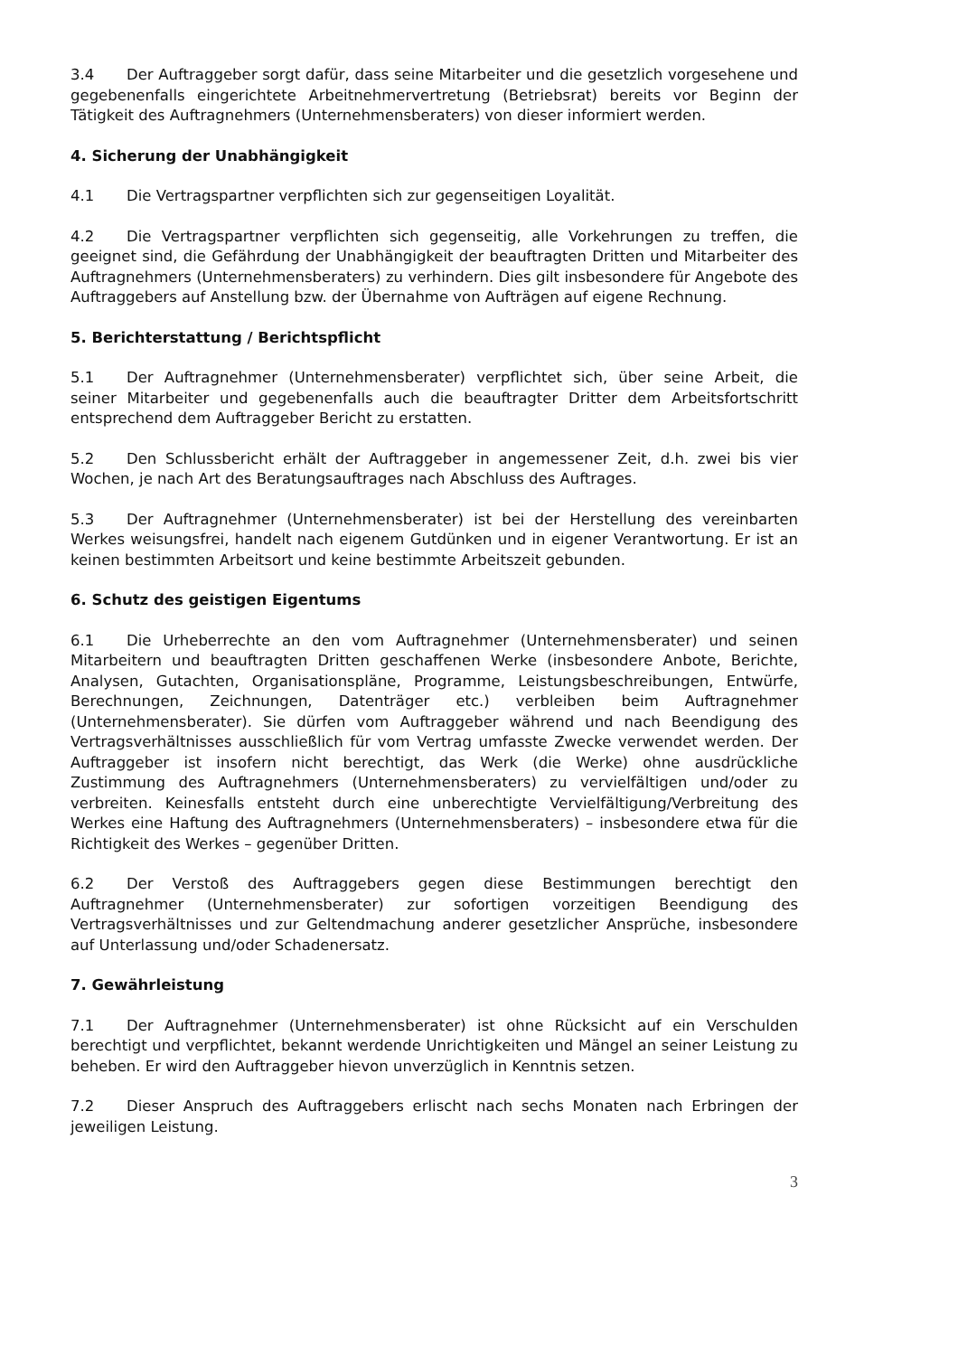3.4 Der Auftraggeber sorgt dafür, dass seine Mitarbeiter und die gesetzlich vorgesehene und gegebenenfalls eingerichtete Arbeitnehmervertretung (Betriebsrat) bereits vor Beginn der Tätigkeit des Auftragnehmers (Unternehmensberaters) von dieser informiert werden.
4. Sicherung der Unabhängigkeit
4.1 Die Vertragspartner verpflichten sich zur gegenseitigen Loyalität.
4.2 Die Vertragspartner verpflichten sich gegenseitig, alle Vorkehrungen zu treffen, die geeignet sind, die Gefährdung der Unabhängigkeit der beauftragten Dritten und Mitarbeiter des Auftragnehmers (Unternehmensberaters) zu verhindern. Dies gilt insbesondere für Angebote des Auftraggebers auf Anstellung bzw. der Übernahme von Aufträgen auf eigene Rechnung.
5. Berichterstattung / Berichtspflicht
5.1 Der Auftragnehmer (Unternehmensberater) verpflichtet sich, über seine Arbeit, die seiner Mitarbeiter und gegebenenfalls auch die beauftragter Dritter dem Arbeitsfortschritt entsprechend dem Auftraggeber Bericht zu erstatten.
5.2 Den Schlussbericht erhält der Auftraggeber in angemessener Zeit, d.h. zwei bis vier Wochen, je nach Art des Beratungsauftrages nach Abschluss des Auftrages.
5.3 Der Auftragnehmer (Unternehmensberater) ist bei der Herstellung des vereinbarten Werkes weisungsfrei, handelt nach eigenem Gutdünken und in eigener Verantwortung. Er ist an keinen bestimmten Arbeitsort und keine bestimmte Arbeitszeit gebunden.
6. Schutz des geistigen Eigentums
6.1 Die Urheberrechte an den vom Auftragnehmer (Unternehmensberater) und seinen Mitarbeitern und beauftragten Dritten geschaffenen Werke (insbesondere Anbote, Berichte, Analysen, Gutachten, Organisationspläne, Programme, Leistungsbeschreibungen, Entwürfe, Berechnungen, Zeichnungen, Datenträger etc.) verbleiben beim Auftragnehmer (Unternehmensberater). Sie dürfen vom Auftraggeber während und nach Beendigung des Vertragsverhältnisses ausschließlich für vom Vertrag umfasste Zwecke verwendet werden. Der Auftraggeber ist insofern nicht berechtigt, das Werk (die Werke) ohne ausdrückliche Zustimmung des Auftragnehmers (Unternehmensberaters) zu vervielfältigen und/oder zu verbreiten. Keinesfalls entsteht durch eine unberechtigte Vervielfältigung/Verbreitung des Werkes eine Haftung des Auftragnehmers (Unternehmensberaters) – insbesondere etwa für die Richtigkeit des Werkes – gegenüber Dritten.
6.2 Der Verstoß des Auftraggebers gegen diese Bestimmungen berechtigt den Auftragnehmer (Unternehmensberater) zur sofortigen vorzeitigen Beendigung des Vertragsverhältnisses und zur Geltendmachung anderer gesetzlicher Ansprüche, insbesondere auf Unterlassung und/oder Schadenersatz.
7. Gewährleistung
7.1 Der Auftragnehmer (Unternehmensberater) ist ohne Rücksicht auf ein Verschulden berechtigt und verpflichtet, bekannt werdende Unrichtigkeiten und Mängel an seiner Leistung zu beheben. Er wird den Auftraggeber hievon unverzüglich in Kenntnis setzen.
7.2 Dieser Anspruch des Auftraggebers erlischt nach sechs Monaten nach Erbringen der jeweiligen Leistung.
3